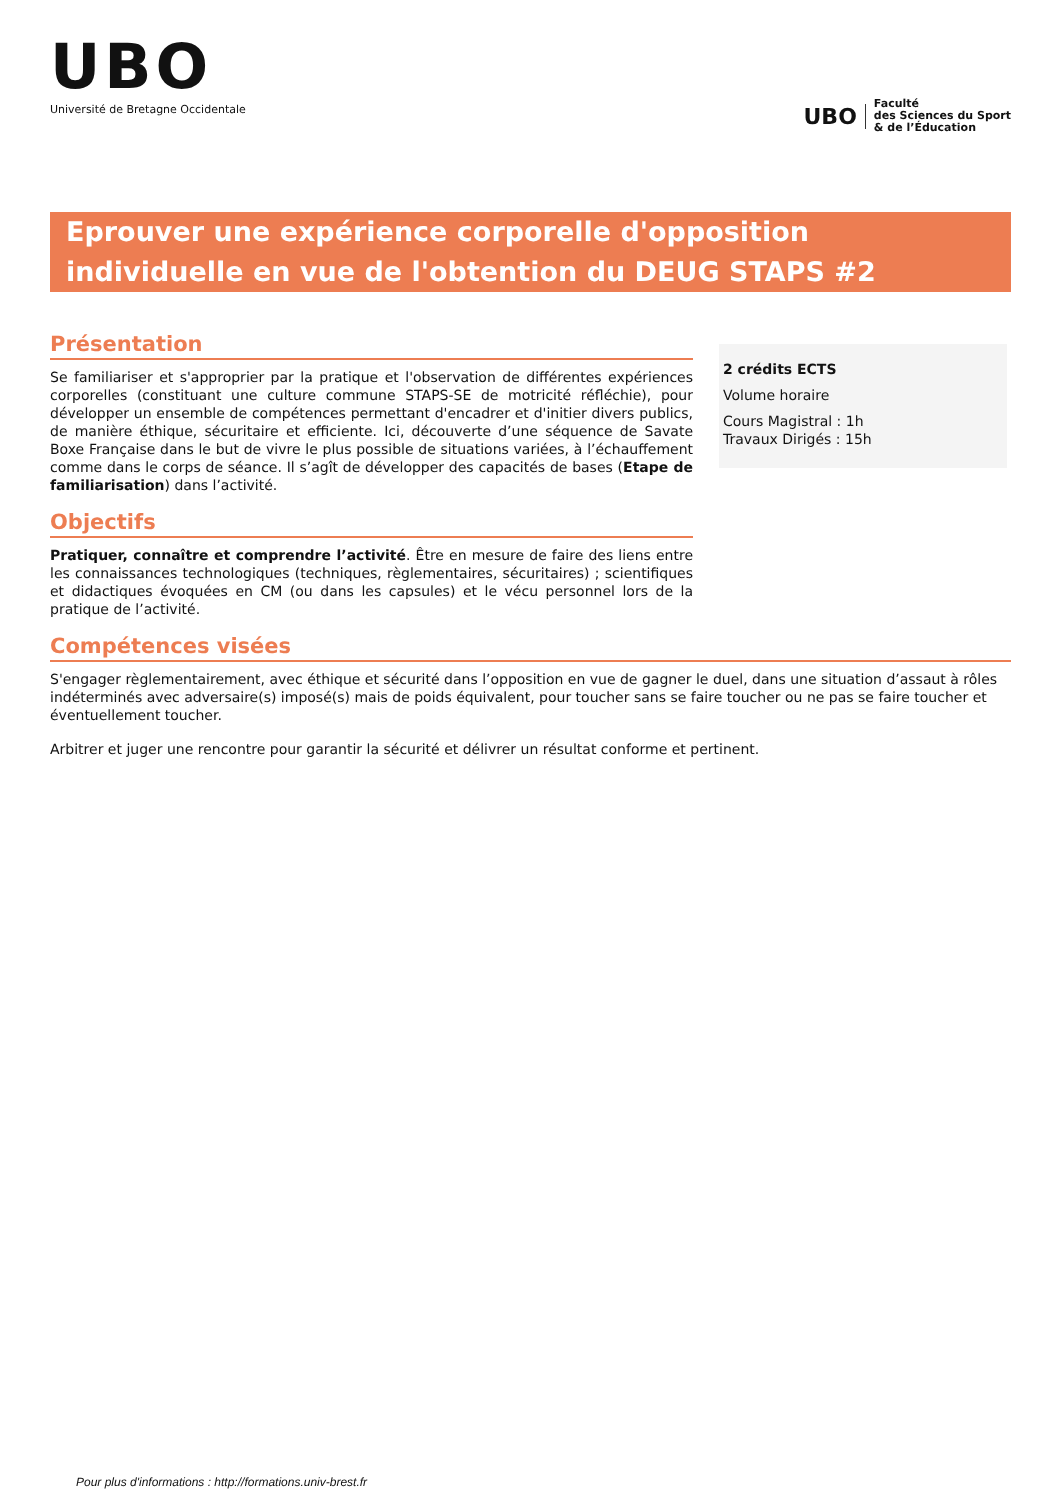UBO
Université de Bretagne Occidentale
UBO
Faculté
des Sciences du Sport
& de l’Éducation
Eprouver une expérience corporelle d'opposition individuelle en vue de l'obtention du DEUG STAPS #2
Présentation
Se familiariser et s'approprier par la pratique et l'observation de différentes expériences corporelles (constituant une culture commune STAPS-SE de motricité réfléchie), pour développer un ensemble de compétences permettant d'encadrer et d'initier divers publics, de manière éthique, sécuritaire et efficiente. Ici, découverte d’une séquence de Savate Boxe Française dans le but de vivre le plus possible de situations variées, à l’échauffement comme dans le corps de séance. Il s’agît de développer des capacités de bases (Etape de familiarisation) dans l’activité.
Objectifs
Pratiquer, connaître et comprendre l’activité. Être en mesure de faire des liens entre les connaissances technologiques (techniques, règlementaires, sécuritaires) ; scientifiques et didactiques évoquées en CM (ou dans les capsules) et le vécu personnel lors de la pratique de l’activité.
2 crédits ECTS
Volume horaire
Cours Magistral : 1h
Travaux Dirigés : 15h
Compétences visées
S'engager règlementairement, avec éthique et sécurité dans l’opposition en vue de gagner le duel, dans une situation d’assaut à rôles indéterminés avec adversaire(s) imposé(s) mais de poids équivalent, pour toucher sans se faire toucher ou ne pas se faire toucher et éventuellement toucher.
Arbitrer et juger une rencontre pour garantir la sécurité et délivrer un résultat conforme et pertinent.
Pour plus d'informations : http://formations.univ-brest.fr